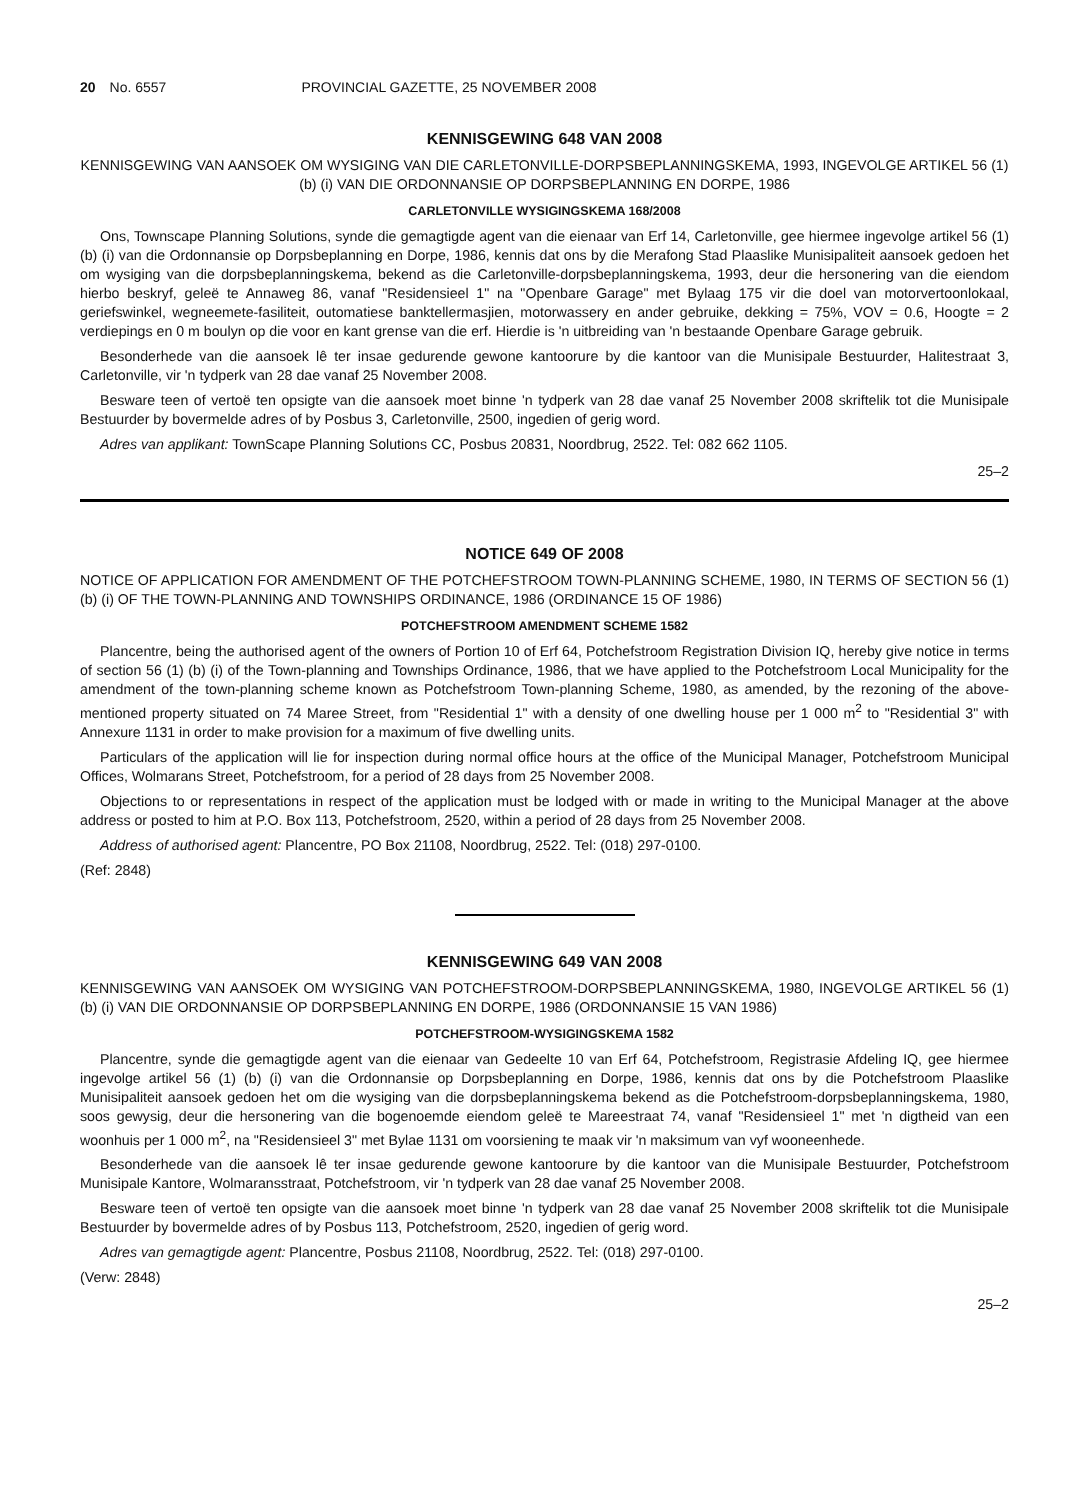20 No. 6557 PROVINCIAL GAZETTE, 25 NOVEMBER 2008
KENNISGEWING 648 VAN 2008
KENNISGEWING VAN AANSOEK OM WYSIGING VAN DIE CARLETONVILLE-DORPSBEPLANNINGSKEMA, 1993, INGEVOLGE ARTIKEL 56 (1) (b) (i) VAN DIE ORDONNANSIE OP DORPSBEPLANNING EN DORPE, 1986
CARLETONVILLE WYSIGINGSKEMA 168/2008
Ons, Townscape Planning Solutions, synde die gemagtigde agent van die eienaar van Erf 14, Carletonville, gee hiermee ingevolge artikel 56 (1) (b) (i) van die Ordonnansie op Dorpsbeplanning en Dorpe, 1986, kennis dat ons by die Merafong Stad Plaaslike Munisipaliteit aansoek gedoen het om wysiging van die dorpsbeplanningskema, bekend as die Carletonville-dorpsbeplanningskema, 1993, deur die hersonering van die eiendom hierbo beskryf, geleë te Annaweg 86, vanaf "Residensieel 1" na "Openbare Garage" met Bylaag 175 vir die doel van motorvertoonlokaal, geriefswinkel, wegneemete-fasiliteit, outomatiese banktellermasjien, motorwassery en ander gebruike, dekking = 75%, VOV = 0.6, Hoogte = 2 verdiepings en 0 m boulyn op die voor en kant grense van die erf. Hierdie is 'n uitbreiding van 'n bestaande Openbare Garage gebruik.
Besonderhede van die aansoek lê ter insae gedurende gewone kantoorure by die kantoor van die Munisipale Bestuurder, Halitestraat 3, Carletonville, vir 'n tydperk van 28 dae vanaf 25 November 2008.
Besware teen of vertoë ten opsigte van die aansoek moet binne 'n tydperk van 28 dae vanaf 25 November 2008 skriftelik tot die Munisipale Bestuurder by bovermelde adres of by Posbus 3, Carletonville, 2500, ingedien of gerig word.
Adres van applikant: TownScape Planning Solutions CC, Posbus 20831, Noordbrug, 2522. Tel: 082 662 1105.
25–2
NOTICE 649 OF 2008
NOTICE OF APPLICATION FOR AMENDMENT OF THE POTCHEFSTROOM TOWN-PLANNING SCHEME, 1980, IN TERMS OF SECTION 56 (1) (b) (i) OF THE TOWN-PLANNING AND TOWNSHIPS ORDINANCE, 1986 (ORDINANCE 15 OF 1986)
POTCHEFSTROOM AMENDMENT SCHEME 1582
Plancentre, being the authorised agent of the owners of Portion 10 of Erf 64, Potchefstroom Registration Division IQ, hereby give notice in terms of section 56 (1) (b) (i) of the Town-planning and Townships Ordinance, 1986, that we have applied to the Potchefstroom Local Municipality for the amendment of the town-planning scheme known as Potchefstroom Town-planning Scheme, 1980, as amended, by the rezoning of the above-mentioned property situated on 74 Maree Street, from "Residential 1" with a density of one dwelling house per 1 000 m<sup>2</sup> to "Residential 3" with Annexure 1131 in order to make provision for a maximum of five dwelling units.
Particulars of the application will lie for inspection during normal office hours at the office of the Municipal Manager, Potchefstroom Municipal Offices, Wolmarans Street, Potchefstroom, for a period of 28 days from 25 November 2008.
Objections to or representations in respect of the application must be lodged with or made in writing to the Municipal Manager at the above address or posted to him at P.O. Box 113, Potchefstroom, 2520, within a period of 28 days from 25 November 2008.
Address of authorised agent: Plancentre, PO Box 21108, Noordbrug, 2522. Tel: (018) 297-0100.
(Ref: 2848)
KENNISGEWING 649 VAN 2008
KENNISGEWING VAN AANSOEK OM WYSIGING VAN POTCHEFSTROOM-DORPSBEPLANNINGSKEMA, 1980, INGEVOLGE ARTIKEL 56 (1) (b) (i) VAN DIE ORDONNANSIE OP DORPSBEPLANNING EN DORPE, 1986 (ORDONNANSIE 15 VAN 1986)
POTCHEFSTROOM-WYSIGINGSKEMA 1582
Plancentre, synde die gemagtigde agent van die eienaar van Gedeelte 10 van Erf 64, Potchefstroom, Registrasie Afdeling IQ, gee hiermee ingevolge artikel 56 (1) (b) (i) van die Ordonnansie op Dorpsbeplanning en Dorpe, 1986, kennis dat ons by die Potchefstroom Plaaslike Munisipaliteit aansoek gedoen het om die wysiging van die dorpsbeplanningskema bekend as die Potchefstroom-dorpsbeplanningskema, 1980, soos gewysig, deur die hersonering van die bogenoemde eiendom geleë te Mareestraat 74, vanaf "Residensieel 1" met 'n digtheid van een woonhuis per 1 000 m<sup>2</sup>, na "Residensieel 3" met Bylae 1131 om voorsiening te maak vir 'n maksimum van vyf wooneenhede.
Besonderhede van die aansoek lê ter insae gedurende gewone kantoorure by die kantoor van die Munisipale Bestuurder, Potchefstroom Munisipale Kantore, Wolmaransstraat, Potchefstroom, vir 'n tydperk van 28 dae vanaf 25 November 2008.
Besware teen of vertoë ten opsigte van die aansoek moet binne 'n tydperk van 28 dae vanaf 25 November 2008 skriftelik tot die Munisipale Bestuurder by bovermelde adres of by Posbus 113, Potchefstroom, 2520, ingedien of gerig word.
Adres van gemagtigde agent: Plancentre, Posbus 21108, Noordbrug, 2522. Tel: (018) 297-0100.
(Verw: 2848)
25–2